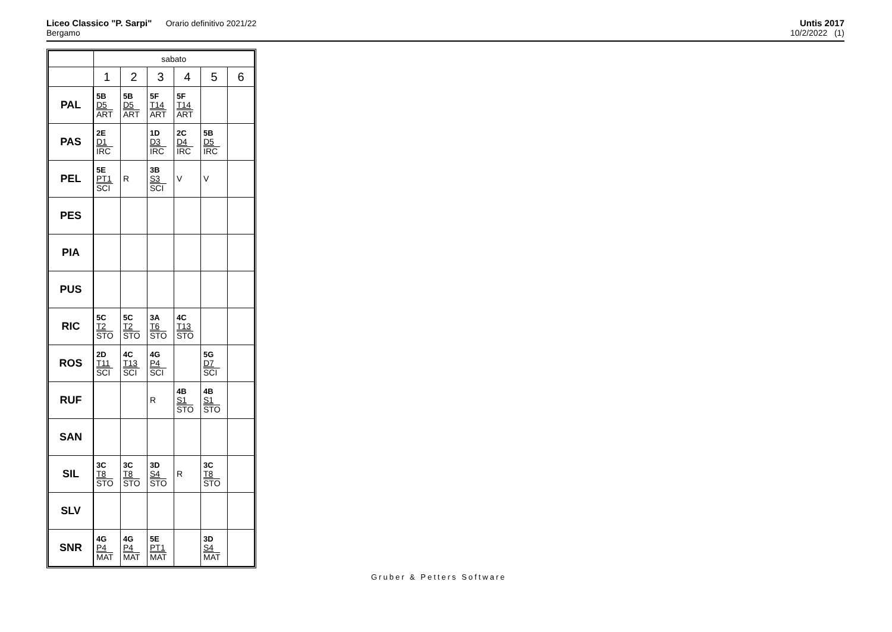Liceo Classico "P. Sarpi" Orario definitivo 2021/22
Bergamo
Untis 2017
10/2/2022 (1)
| | sabato | | | | | |
| | 1 | 2 | 3 | 4 | 5 | 6 |
| PAL | 5B D5 ART | 5B D5 ART | 5F T14 ART | 5F T14 ART | | |
| PAS | 2E D1 IRC | | 1D D3 IRC | 2C D4 IRC | 5B D5 IRC | |
| PEL | 5E PT1 SCI | R | 3B S3 SCI | V | V | |
| PES | | | | | | |
| PIA | | | | | | |
| PUS | | | | | | |
| RIC | 5C T2 STO | 5C T2 STO | 3A T6 STO | 4C T13 STO | | |
| ROS | 2D T11 SCI | 4C T13 SCI | 4G P4 SCI | | 5G D7 SCI | |
| RUF | | | R | 4B S1 STO | 4B S1 STO | |
| SAN | | | | | | |
| SIL | 3C T8 STO | 3C T8 STO | 3D S4 STO | R | 3C T8 STO | |
| SLV | | | | | | |
| SNR | 4G P4 MAT | 4G P4 MAT | 5E PT1 MAT | | 3D S4 MAT | |
Gruber & Petters Software